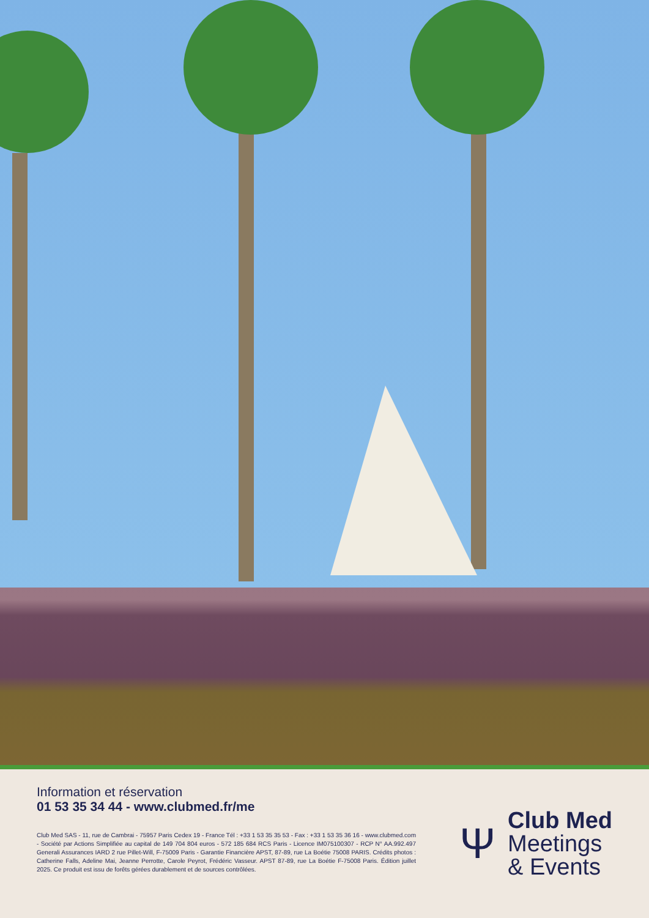Information et réservation
01 53 35 34 44 - www.clubmed.fr/me
Club Med SAS - 11, rue de Cambrai - 75957 Paris Cedex 19 - France Tél : +33 1 53 35 35 53 - Fax : +33 1 53 35 36 16 - www.clubmed.com - Société par Actions Simplifiée au capital de 149 704 804 euros - 572 185 684 RCS Paris - Licence IM075100307 - RCP N° AA.992.497 Generali Assurances IARD 2 rue Pillet-Will, F-75009 Paris - Garantie Financière APST, 87-89, rue La Boétie 75008 PARIS. Crédits photos : Catherine Falls, Adeline Mai, Jeanne Perrotte, Carole Peyrot, Frédéric Vasseur. APST 87-89, rue La Boétie F-75008 Paris. Édition juillet 2025. Ce produit est issu de forêts gérées durablement et de sources contrôlées.
Ψ
Club Med
Meetings
& Events